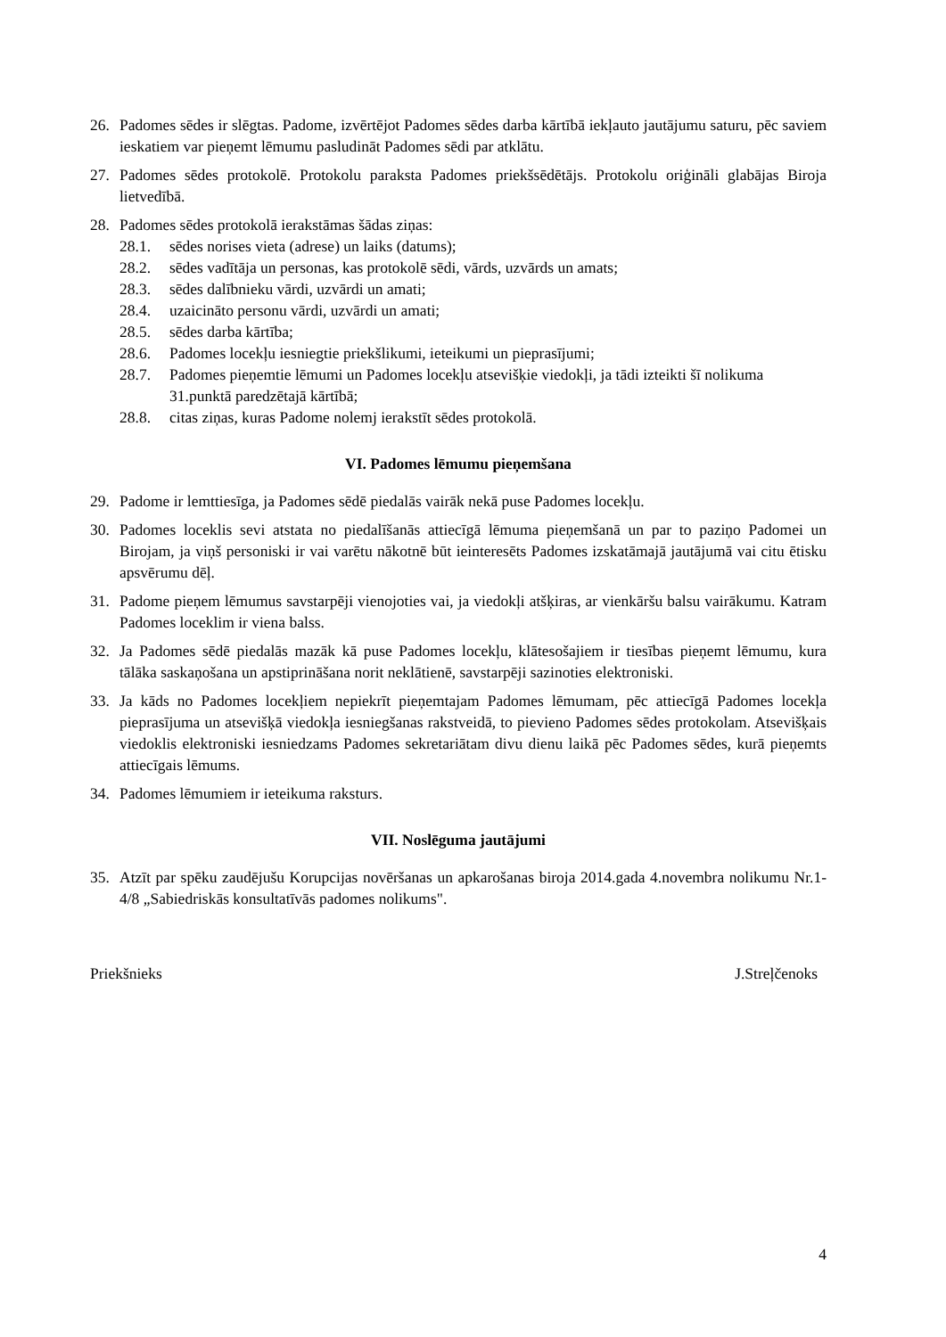26. Padomes sēdes ir slēgtas. Padome, izvērtējot Padomes sēdes darba kārtībā iekļauto jautājumu saturu, pēc saviem ieskatiem var pieņemt lēmumu pasludināt Padomes sēdi par atklātu.
27. Padomes sēdes protokolē. Protokolu paraksta Padomes priekšsēdētājs. Protokolu oriģināli glabājas Biroja lietvedībā.
28. Padomes sēdes protokolā ierakstāmas šādas ziņas:
28.1. sēdes norises vieta (adrese) un laiks (datums);
28.2. sēdes vadītāja un personas, kas protokolē sēdi, vārds, uzvārds un amats;
28.3. sēdes dalībnieku vārdi, uzvārdi un amati;
28.4. uzaicināto personu vārdi, uzvārdi un amati;
28.5. sēdes darba kārtība;
28.6. Padomes locekļu iesniegtie priekšlikumi, ieteikumi un pieprasījumi;
28.7. Padomes pieņemtie lēmumi un Padomes locekļu atsevišķie viedokļi, ja tādi izteikti šī nolikuma 31.punktā paredzētajā kārtībā;
28.8. citas ziņas, kuras Padome nolemj ierakstīt sēdes protokolā.
VI. Padomes lēmumu pieņemšana
29. Padome ir lemttiesīga, ja Padomes sēdē piedalās vairāk nekā puse Padomes locekļu.
30. Padomes loceklis sevi atstata no piedalīšanās attiecīgā lēmuma pieņemšanā un par to paziņo Padomei un Birojam, ja viņš personiski ir vai varētu nākotnē būt ieinteresēts Padomes izskatāmajā jautājumā vai citu ētisku apsvērumu dēļ.
31. Padome pieņem lēmumus savstarpēji vienojoties vai, ja viedokļi atšķiras, ar vienkāršu balsu vairākumu. Katram Padomes loceklim ir viena balss.
32. Ja Padomes sēdē piedalās mazāk kā puse Padomes locekļu, klātesošajiem ir tiesības pieņemt lēmumu, kura tālāka saskaņošana un apstiprināšana norit neklātienē, savstarpēji sazinoties elektroniski.
33. Ja kāds no Padomes locekļiem nepiekrīt pieņemtajam Padomes lēmumam, pēc attiecīgā Padomes locekļa pieprasījuma un atsevišķā viedokļa iesniegšanas rakstveidā, to pievieno Padomes sēdes protokolam. Atsevišķais viedoklis elektroniski iesniedzams Padomes sekretariātam divu dienu laikā pēc Padomes sēdes, kurā pieņemts attiecīgais lēmums.
34. Padomes lēmumiem ir ieteikuma raksturs.
VII. Noslēguma jautājumi
35. Atzīt par spēku zaudējušu Korupcijas novēršanas un apkarošanas biroja 2014.gada 4.novembra nolikumu Nr.1-4/8 „Sabiedriskās konsultatīvās padomes nolikums".
Priekšnieks J.Streļčenoks
4